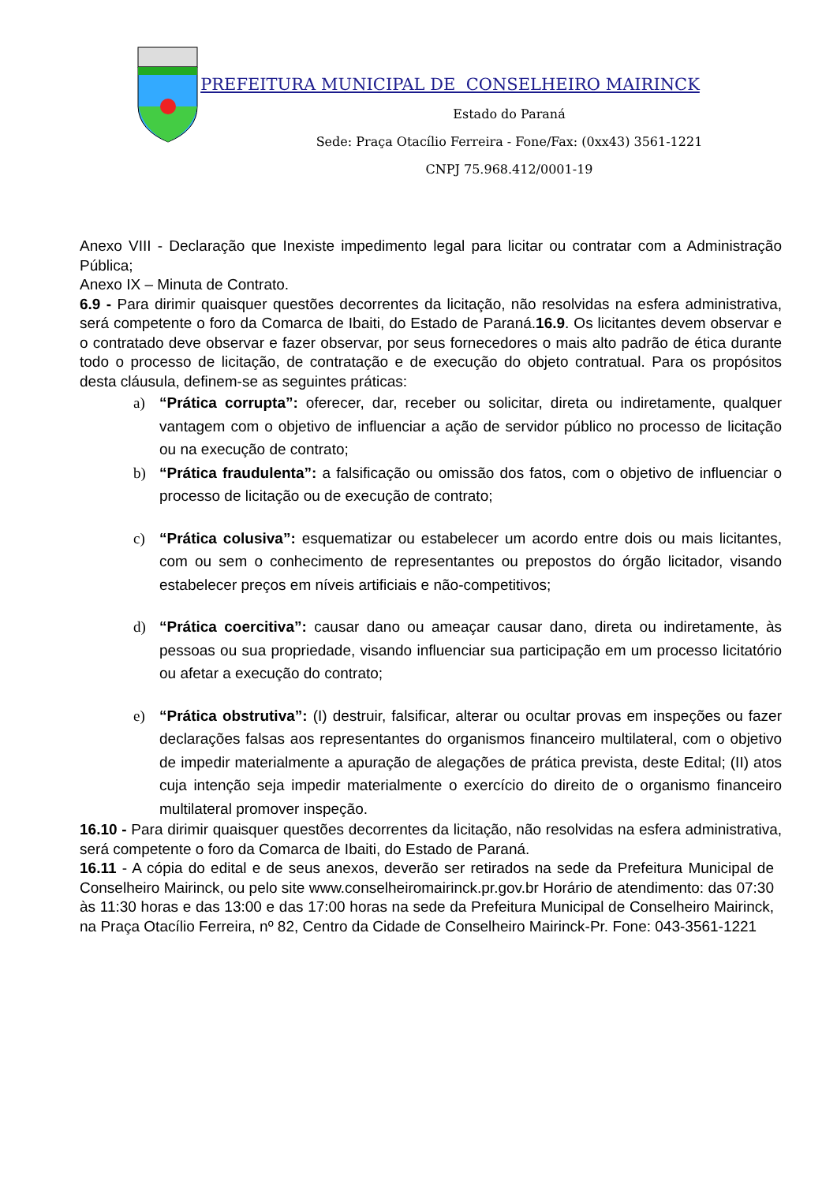PREFEITURA MUNICIPAL DE CONSELHEIRO MAIRINCK
Estado do Paraná
Sede: Praça Otacílio Ferreira - Fone/Fax: (0xx43) 3561-1221
CNPJ 75.968.412/0001-19
Anexo VIII - Declaração que Inexiste impedimento legal para licitar ou contratar com a Administração Pública;
Anexo IX – Minuta de Contrato.
6.9 - Para dirimir quaisquer questões decorrentes da licitação, não resolvidas na esfera administrativa, será competente o foro da Comarca de Ibaiti, do Estado de Paraná.16.9. Os licitantes devem observar e o contratado deve observar e fazer observar, por seus fornecedores o mais alto padrão de ética durante todo o processo de licitação, de contratação e de execução do objeto contratual. Para os propósitos desta cláusula, definem-se as seguintes práticas:
a) “Prática corrupta”: oferecer, dar, receber ou solicitar, direta ou indiretamente, qualquer vantagem com o objetivo de influenciar a ação de servidor público no processo de licitação ou na execução de contrato;
b) “Prática fraudulenta”: a falsificação ou omissão dos fatos, com o objetivo de influenciar o processo de licitação ou de execução de contrato;
c) “Prática colusiva”: esquematizar ou estabelecer um acordo entre dois ou mais licitantes, com ou sem o conhecimento de representantes ou prepostos do órgão licitador, visando estabelecer preços em níveis artificiais e não-competitivos;
d) “Prática coercitiva”: causar dano ou ameaçar causar dano, direta ou indiretamente, às pessoas ou sua propriedade, visando influenciar sua participação em um processo licitatório ou afetar a execução do contrato;
e) “Prática obstrutiva”: (I) destruir, falsificar, alterar ou ocultar provas em inspeções ou fazer declarações falsas aos representantes do organismos financeiro multilateral, com o objetivo de impedir materialmente a apuração de alegações de prática prevista, deste Edital; (II) atos cuja intenção seja impedir materialmente o exercício do direito de o organismo financeiro multilateral promover inspeção.
16.10 - Para dirimir quaisquer questões decorrentes da licitação, não resolvidas na esfera administrativa, será competente o foro da Comarca de Ibaiti, do Estado de Paraná.
16.11 - A cópia do edital e de seus anexos, deverão ser retirados na sede da Prefeitura Municipal de Conselheiro Mairinck, ou pelo site www.conselheiromairinck.pr.gov.br Horário de atendimento: das 07:30 às 11:30 horas e das 13:00 e das 17:00 horas na sede da Prefeitura Municipal de Conselheiro Mairinck, na Praça Otacílio Ferreira, nº 82, Centro da Cidade de Conselheiro Mairinck-Pr. Fone: 043-3561-1221